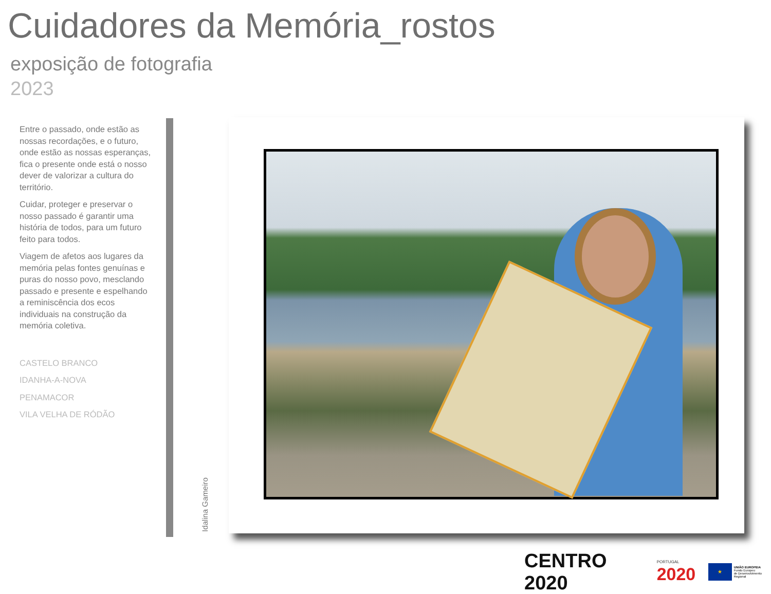Cuidadores da Memória_rostos
exposição de fotografia
2023
Entre o passado, onde estão as nossas recordações, e o futuro, onde estão as nossas esperanças, fica o presente onde está o nosso dever de valorizar a cultura do território.
Cuidar, proteger e preservar o nosso passado é garantir uma história de todos, para um futuro feito para todos.
Viagem de afetos aos lugares da memória pelas fontes genuínas e puras do nosso povo, mesclando passado e presente e espelhando a reminiscência dos ecos individuais na construção da memória coletiva.
CASTELO BRANCO
IDANHA-A-NOVA
PENAMACOR
VILA VELHA DE RÓDÃO
Idalina Gameiro
CENTRO 2020
PORTUGAL
2020
★
UNIÃO EUROPEIA
Fundo Europeu
de Desenvolvimento Regional